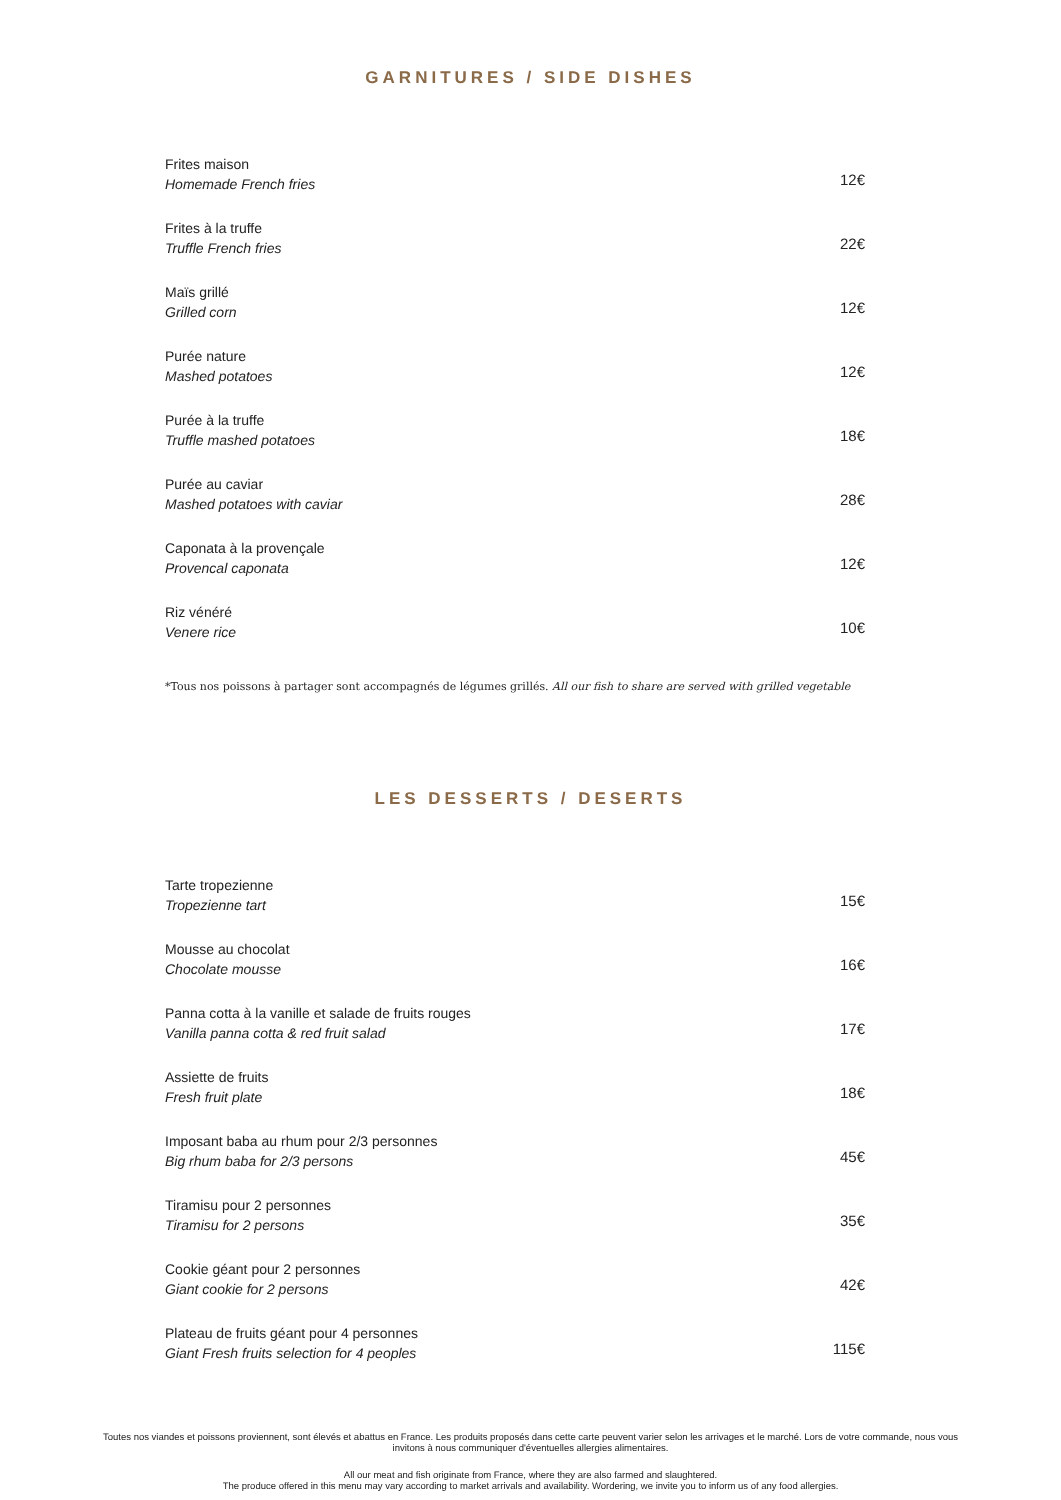GARNITURES / SIDE DISHES
Frites maison
Homemade French fries
12€
Frites à la truffe
Truffle French fries
22€
Maïs grillé
Grilled corn
12€
Purée nature
Mashed potatoes
12€
Purée à la truffe
Truffle mashed potatoes
18€
Purée au caviar
Mashed potatoes with caviar
28€
Caponata à la provençale
Provencal caponata
12€
Riz vénéré
Venere rice
10€
*Tous nos poissons à partager sont accompagnés de légumes grillés. All our fish to share are served with grilled vegetable
LES DESSERTS / DESERTS
Tarte tropezienne
Tropezienne tart
15€
Mousse au chocolat
Chocolate mousse
16€
Panna cotta à la vanille et salade de fruits rouges
Vanilla panna cotta & red fruit salad
17€
Assiette de fruits
Fresh fruit plate
18€
Imposant baba au rhum pour 2/3 personnes
Big rhum baba for 2/3 persons
45€
Tiramisu pour 2 personnes
Tiramisu for 2 persons
35€
Cookie géant pour 2 personnes
Giant cookie for 2 persons
42€
Plateau de fruits géant pour 4 personnes
Giant Fresh fruits selection for 4 peoples
115€
Toutes nos viandes et poissons proviennent, sont élevés et abattus en France. Les produits proposés dans cette carte peuvent varier selon les arrivages et le marché. Lors de votre commande, nous vous
invitons à nous communiquer d'éventuelles allergies alimentaires.
All our meat and fish originate from France, where they are also farmed and slaughtered.
The produce offered in this menu may vary according to market arrivals and availability. Wordering, we invite you to inform us of any food allergies.